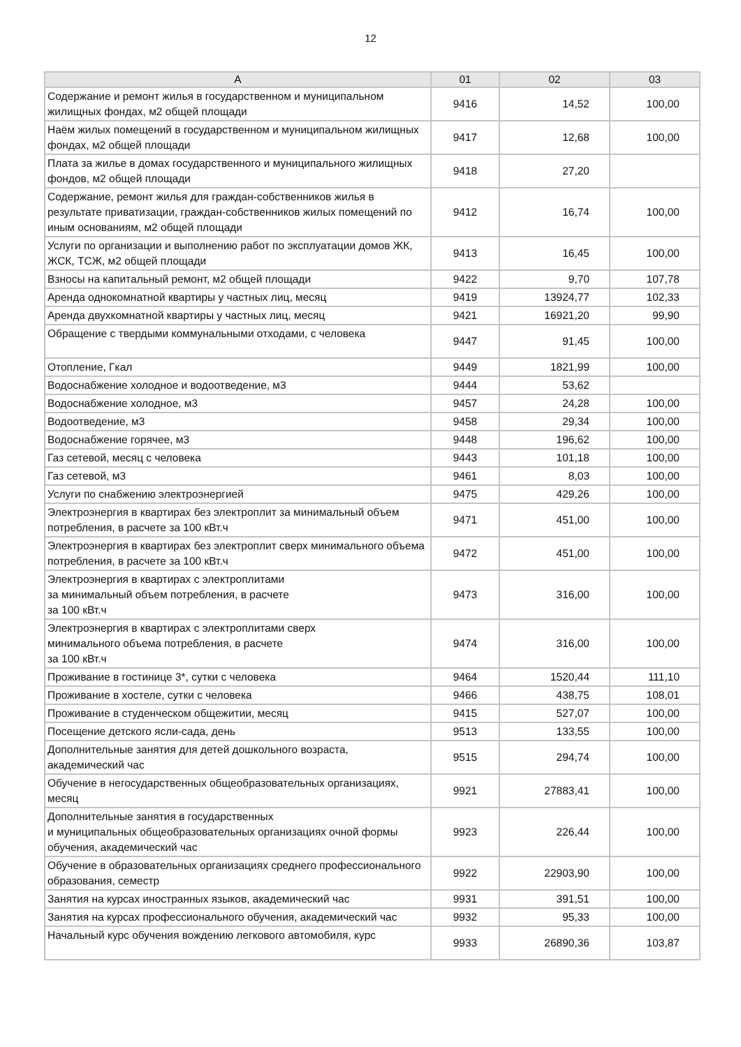12
| А | 01 | 02 | 03 |
| --- | --- | --- | --- |
| Содержание и ремонт жилья в государственном и муниципальном жилищных фондах, м2 общей площади | 9416 | 14,52 | 100,00 |
| Наём жилых помещений в государственном и муниципальном жилищных фондах, м2 общей площади | 9417 | 12,68 | 100,00 |
| Плата за жилье в домах государственного и муниципального жилищных фондов, м2 общей площади | 9418 | 27,20 | |
| Содержание, ремонт жилья для граждан-собственников жилья в результате приватизации, граждан-собственников жилых помещений по иным основаниям, м2 общей площади | 9412 | 16,74 | 100,00 |
| Услуги по организации и выполнению работ по эксплуатации домов ЖК, ЖСК, ТСЖ, м2 общей площади | 9413 | 16,45 | 100,00 |
| Взносы на капитальный ремонт, м2 общей площади | 9422 | 9,70 | 107,78 |
| Аренда однокомнатной квартиры у частных лиц, месяц | 9419 | 13924,77 | 102,33 |
| Аренда двухкомнатной квартиры у частных лиц, месяц | 9421 | 16921,20 | 99,90 |
| Обращение с твердыми коммунальными отходами, с человека | 9447 | 91,45 | 100,00 |
| Отопление, Гкал | 9449 | 1821,99 | 100,00 |
| Водоснабжение холодное и водоотведение, м3 | 9444 | 53,62 | |
| Водоснабжение холодное, м3 | 9457 | 24,28 | 100,00 |
| Водоотведение, м3 | 9458 | 29,34 | 100,00 |
| Водоснабжение горячее, м3 | 9448 | 196,62 | 100,00 |
| Газ сетевой, месяц с человека | 9443 | 101,18 | 100,00 |
| Газ сетевой, м3 | 9461 | 8,03 | 100,00 |
| Услуги по снабжению электроэнергией | 9475 | 429,26 | 100,00 |
| Электроэнергия в квартирах без электроплит за минимальный объем потребления, в расчете за 100 кВт.ч | 9471 | 451,00 | 100,00 |
| Электроэнергия в квартирах без электроплит сверх минимального объема потребления, в расчете за 100 кВт.ч | 9472 | 451,00 | 100,00 |
| Электроэнергия в квартирах с электроплитами за минимальный объем потребления, в расчете за 100 кВт.ч | 9473 | 316,00 | 100,00 |
| Электроэнергия в квартирах с электроплитами сверх минимального объема потребления, в расчете за 100 кВт.ч | 9474 | 316,00 | 100,00 |
| Проживание в гостинице 3*, сутки с человека | 9464 | 1520,44 | 111,10 |
| Проживание в хостеле, сутки с человека | 9466 | 438,75 | 108,01 |
| Проживание в студенческом общежитии, месяц | 9415 | 527,07 | 100,00 |
| Посещение детского ясли-сада, день | 9513 | 133,55 | 100,00 |
| Дополнительные занятия для детей дошкольного возраста, академический час | 9515 | 294,74 | 100,00 |
| Обучение в негосударственных общеобразовательных организациях, месяц | 9921 | 27883,41 | 100,00 |
| Дополнительные занятия в государственных и муниципальных общеобразовательных организациях очной формы обучения, академический час | 9923 | 226,44 | 100,00 |
| Обучение в образовательных организациях среднего профессионального образования, семестр | 9922 | 22903,90 | 100,00 |
| Занятия на курсах иностранных языков, академический час | 9931 | 391,51 | 100,00 |
| Занятия на курсах профессионального обучения, академический час | 9932 | 95,33 | 100,00 |
| Начальный курс обучения вождению легкового автомобиля, курс | 9933 | 26890,36 | 103,87 |